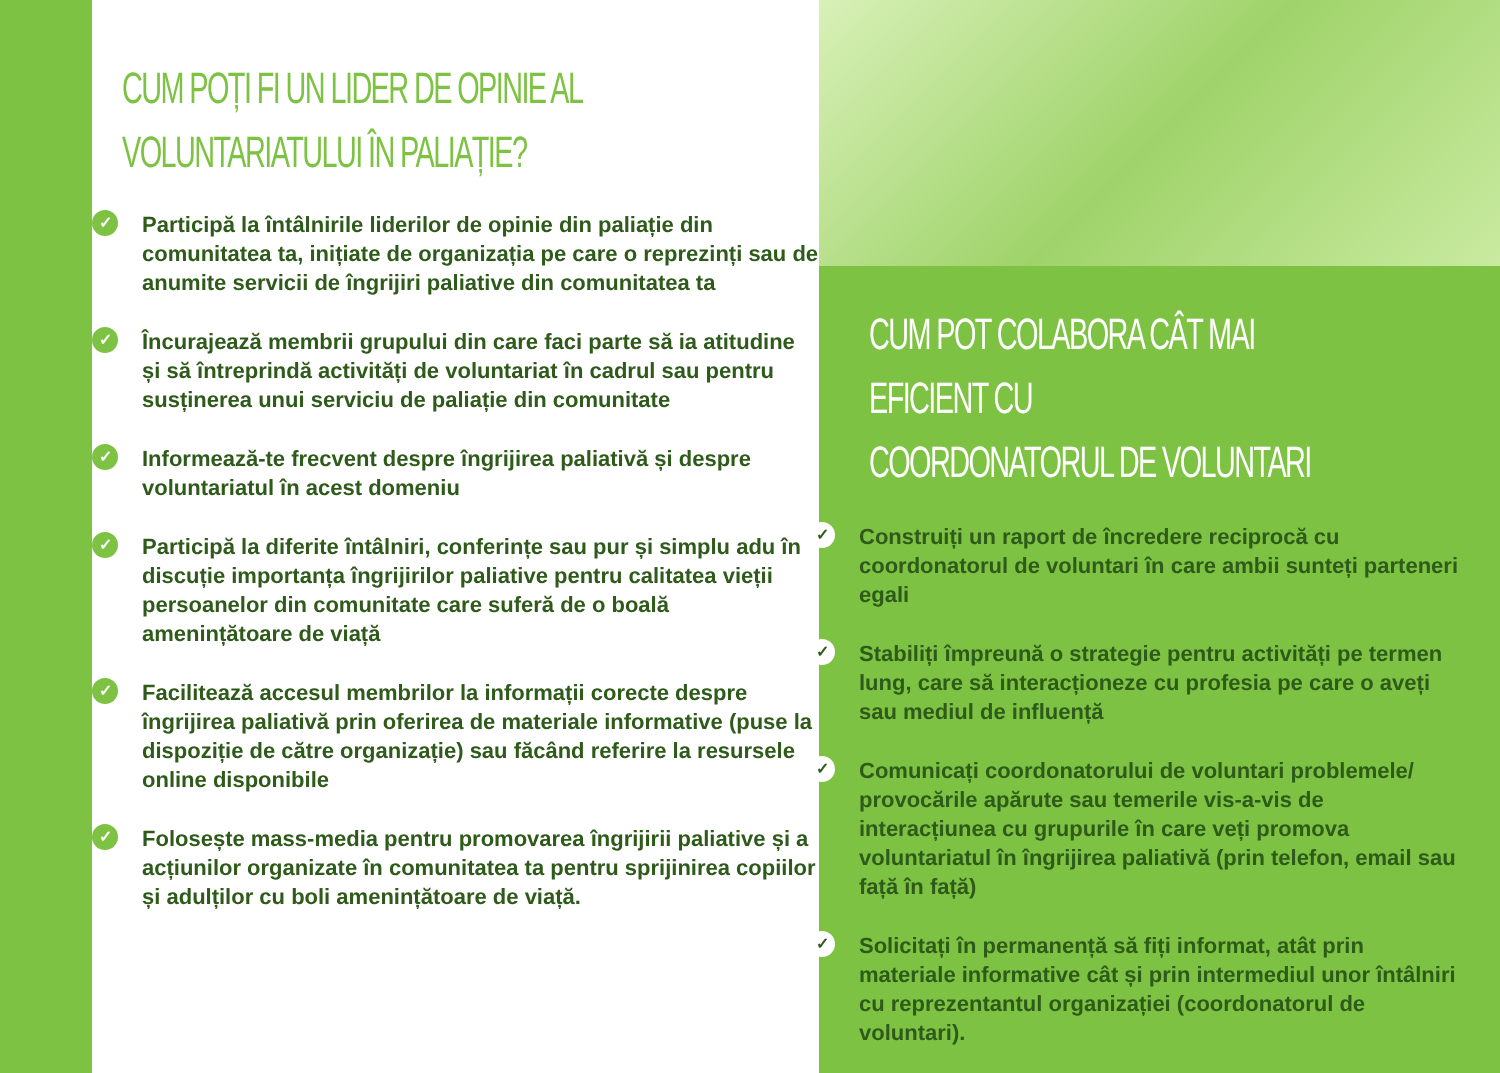CUM POȚI FI UN LIDER DE OPINIE AL
VOLUNTARIATULUI ÎN PALIAȚIE?
✓
Participă la întâlnirile liderilor de opinie din paliație din comunitatea ta, inițiate de organizația pe care o reprezinți sau de anumite servicii de îngrijiri paliative din comunitatea ta
✓
Încurajează membrii grupului din care faci parte să ia atitudine și să întreprindă activități de voluntariat în cadrul sau pentru susținerea unui serviciu de paliație din comunitate
✓
Informează-te frecvent despre îngrijirea paliativă și despre voluntariatul în acest domeniu
✓
Participă la diferite întâlniri, conferințe sau pur și simplu adu în discuție importanța îngrijirilor paliative pentru calitatea vieții persoanelor din comunitate care suferă de o boală amenințătoare de viață
✓
Facilitează accesul membrilor la informații corecte despre îngrijirea paliativă prin oferirea de materiale informative (puse la dispoziție de către organizație) sau făcând referire la resursele online disponibile
✓
Folosește mass-media pentru promovarea îngrijirii paliative și a acțiunilor organizate în comunitatea ta pentru sprijinirea copiilor și adulților cu boli amenințătoare de viață.
CUM POT COLABORA CÂT MAI EFICIENT CU
COORDONATORUL DE VOLUNTARI
✓
Construiți un raport de încredere reciprocă cu coordonatorul de voluntari în care ambii sunteți parteneri egali
✓
Stabiliți împreună o strategie pentru activități pe termen lung, care să interacționeze cu profesia pe care o aveți sau mediul de influență
✓
Comunicați coordonatorului de voluntari problemele/ provocările apărute sau temerile vis-a-vis de interacțiunea cu grupurile în care veți promova voluntariatul în îngrijirea paliativă (prin telefon, email sau față în față)
✓
Solicitați în permanență să fiți informat, atât prin materiale informative cât și prin intermediul unor întâlniri cu reprezentantul organizației (coordonatorul de voluntari).